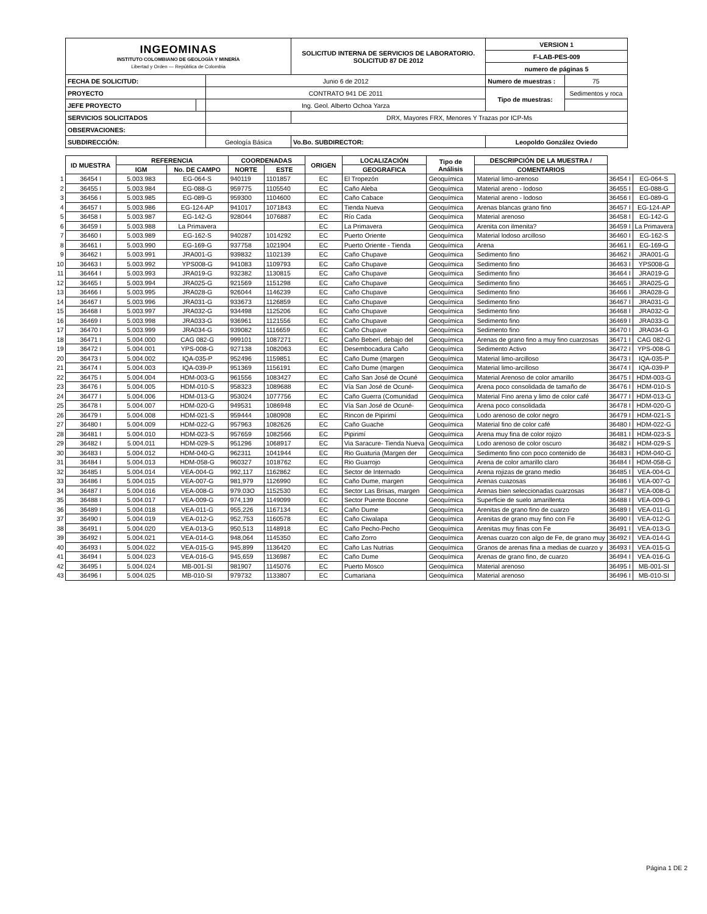| INGEOMINAS INSTITUTO COLOMBIANO DE GEOLOGÍA Y MINERÍA Libertad y Orden — República de Colombia | | | SOLICITUD INTERNA DE SERVICIOS DE LABORATORIO. SOLICITUD 87 DE 2012 | | VERSION 1 | |
| | | | | | F-LAB-PES-009 | |
| | | | | | numero de páginas 5 | |
| FECHA DE SOLICITUD: | | Junio 6 de 2012 | | | Numero de muestras : | 75 |
| PROYECTO | | CONTRATO 941 DE 2011 | | | Tipo de muestras: | Sedimentos y roca |
| JEFE PROYECTO | | Ing. Geol. Alberto Ochoa Yarza | | | | |
| SERVICIOS SOLICITADOS | | | DRX, Mayores FRX, Menores Y Trazas por ICP-Ms | | | |
| OBSERVACIONES: | | | | | | |
| SUBDIRECCIÓN: | | Geología Básica | | Vo.Bo. SUBDIRECTOR: | Leopoldo González Oviedo | |
| | ID MUESTRA | REFERENCIA | | COORDENADAS | | ORIGEN | LOCALIZACIÓN | Tipo de Análisis | DESCRIPCIÓN DE LA MUESTRA / | | |
| --- | --- | --- | --- | --- | --- | --- | --- | --- | --- | --- | --- |
| | | IGM | No. DE CAMPO | NORTE | ESTE | | GEOGRAFICA | | COMENTARIOS | | |
| 1 | 36454 I | 5.003.983 | EG-064-S | 940119 | 1101857 | EC | El Tropezón | Geoquímica | Material limo-arenoso | 36454 I | EG-064-S |
| 2 | 36455 I | 5.003.984 | EG-088-G | 959775 | 1105540 | EC | Caño Aleba | Geoquímica | Material areno - lodoso | 36455 I | EG-088-G |
| 3 | 36456 I | 5.003.985 | EG-089-G | 959300 | 1104600 | EC | Caño Cabace | Geoquímica | Material areno - lodoso | 36456 I | EG-089-G |
| 4 | 36457 I | 5.003.986 | EG-124-AP | 941017 | 1071843 | EC | Tienda Nueva | Geoquímica | Arenas blancas grano fino | 36457 I | EG-124-AP |
| 5 | 36458 I | 5.003.987 | EG-142-G | 928044 | 1076887 | EC | Río Cada | Geoquímica | Material arenoso | 36458 I | EG-142-G |
| 6 | 36459 I | 5.003.988 | La Primavera | | | EC | La Primavera | Geoquímica | Arenita con ilmenita? | 36459 I | La Primavera |
| 7 | 36460 I | 5.003.989 | EG-162-S | 940287 | 1014292 | EC | Puerto Oriente | Geoquímica | Material lodoso arcilloso | 36460 I | EG-162-S |
| 8 | 36461 I | 5.003.990 | EG-169-G | 937758 | 1021904 | EC | Puerto Oriente - Tienda | Geoquímica | Arena | 36461 I | EG-169-G |
| 9 | 36462 I | 5.003.991 | JRA001-G | 939832 | 1102139 | EC | Caño Chupave | Geoquímica | Sedimento fino | 36462 I | JRA001-G |
| 10 | 36463 I | 5.003.992 | YPS008-G | 941083 | 1109793 | EC | Caño Chupave | Geoquímica | Sedimento fino | 36463 I | YPS008-G |
| 11 | 36464 I | 5.003.993 | JRA019-G | 932382 | 1130815 | EC | Caño Chupave | Geoquímica | Sedimento fino | 36464 I | JRA019-G |
| 12 | 36465 I | 5.003.994 | JRA025-G | 921569 | 1151298 | EC | Caño Chupave | Geoquímica | Sedimento fino | 36465 I | JRA025-G |
| 13 | 36466 I | 5.003.995 | JRA028-G | 926044 | 1146239 | EC | Caño Chupave | Geoquímica | Sedimento fino | 36466 I | JRA028-G |
| 14 | 36467 I | 5.003.996 | JRA031-G | 933673 | 1126859 | EC | Caño Chupave | Geoquímica | Sedimento fino | 36467 I | JRA031-G |
| 15 | 36468 I | 5.003.997 | JRA032-G | 934498 | 1125206 | EC | Caño Chupave | Geoquímica | Sedimento fino | 36468 I | JRA032-G |
| 16 | 36469 I | 5.003.998 | JRA033-G | 936961 | 1121556 | EC | Caño Chupave | Geoquímica | Sedimento fino | 36469 I | JRA033-G |
| 17 | 36470 I | 5.003.999 | JRA034-G | 939082 | 1116659 | EC | Caño Chupave | Geoquímica | Sedimento fino | 36470 I | JRA034-G |
| 18 | 36471 I | 5.004.000 | CAG 082-G | 999101 | 1087271 | EC | Caño Beberí, debajo del | Geoquímica | Arenas de grano fino a muy fino cuarzosas | 36471 I | CAG 082-G |
| 19 | 36472 I | 5.004.001 | YPS-008-G | 927138 | 1082063 | EC | Desembocadura Caño | Geoquímica | Sedimento Activo | 36472 I | YPS-008-G |
| 20 | 36473 I | 5.004.002 | IQA-035-P | 952496 | 1159851 | EC | Caño Dume (margen | Geoquímica | Material limo-arcilloso | 36473 I | IQA-035-P |
| 21 | 36474 I | 5.004.003 | IQA-039-P | 951369 | 1156191 | EC | Caño Dume (margen | Geoquímica | Material limo-arcilloso | 36474 I | IQA-039-P |
| 22 | 36475 I | 5.004.004 | HDM-003-G | 961556 | 1083427 | EC | Caño San José de Ocuné | Geoquímica | Material Arenoso de color amarillo | 36475 I | HDM-003-G |
| 23 | 36476 I | 5.004.005 | HDM-010-S | 958323 | 1089688 | EC | Vía San José de Ocuné- | Geoquímica | Arena poco consolidada de tamaño de | 36476 I | HDM-010-S |
| 24 | 36477 I | 5.004.006 | HDM-013-G | 953024 | 1077756 | EC | Caño Guerra (Comunidad | Geoquímica | Material Fino arena y limo de color café | 36477 I | HDM-013-G |
| 25 | 36478 I | 5.004.007 | HDM-020-G | 949531 | 1086948 | EC | Vía San José de Ocuné- | Geoquímica | Arena poco consolidada | 36478 I | HDM-020-G |
| 26 | 36479 I | 5.004.008 | HDM-021-S | 959444 | 1080908 | EC | Rincon de Pipirimí | Geoquímica | Lodo arenoso de color negro | 36479 I | HDM-021-S |
| 27 | 36480 I | 5.004.009 | HDM-022-G | 957963 | 1082626 | EC | Caño Guache | Geoquímica | Material fino de color café | 36480 I | HDM-022-G |
| 28 | 36481 I | 5.004.010 | HDM-023-S | 957659 | 1082566 | EC | Pipirimí | Geoquímica | Arena muy fina de color rojizo | 36481 I | HDM-023-S |
| 29 | 36482 I | 5.004.011 | HDM-029-S | 951296 | 1068917 | EC | Via Saracure- Tienda Nueva | Geoquímica | Lodo arenoso de color oscuro | 36482 I | HDM-029-S |
| 30 | 36483 I | 5.004.012 | HDM-040-G | 962311 | 1041944 | EC | Rio Guaturia (Margen der | Geoquímica | Sedimento fino con poco contenido de | 36483 I | HDM-040-G |
| 31 | 36484 I | 5.004.013 | HDM-058-G | 960327 | 1018762 | EC | Rio Guarrojo | Geoquímica | Arena de color amarillo claro | 36484 I | HDM-058-G |
| 32 | 36485 I | 5.004.014 | VEA-004-G | 992,117 | 1162862 | EC | Sector de Internado | Geoquímica | Arena rojizas de grano medio | 36485 I | VEA-004-G |
| 33 | 36486 I | 5.004.015 | VEA-007-G | 981,979 | 1126990 | EC | Caño Dume, margen | Geoquímica | Arenas cuazosas | 36486 I | VEA-007-G |
| 34 | 36487 I | 5.004.016 | VEA-008-G | 979.03O | 1152530 | EC | Sector Las Brisas, margen | Geoquímica | Arenas bien seleccionadas cuarzosas | 36487 I | VEA-008-G |
| 35 | 36488 I | 5.004.017 | VEA-009-G | 974,139 | 1149099 | EC | Sector Puente Bocone | Geoquímica | Superficie de suelo amarillenta | 36488 I | VEA-009-G |
| 36 | 36489 I | 5.004.018 | VEA-011-G | 955,226 | 1167134 | EC | Caño Dume | Geoquímica | Arenitas de grano fino de cuarzo | 36489 I | VEA-011-G |
| 37 | 36490 I | 5.004.019 | VEA-012-G | 952,753 | 1160578 | EC | Caño Ciwalapa | Geoquímica | Arenitas de grano muy fino con Fe | 36490 I | VEA-012-G |
| 38 | 36491 I | 5.004.020 | VEA-013-G | 950,513 | 1148918 | EC | Caño Pecho-Pecho | Geoquímica | Arenitas muy finas con Fe | 36491 I | VEA-013-G |
| 39 | 36492 I | 5.004.021 | VEA-014-G | 948,064 | 1145350 | EC | Caño Zorro | Geoquímica | Arenas cuarzo con algo de Fe, de grano muy | 36492 I | VEA-014-G |
| 40 | 36493 I | 5.004.022 | VEA-015-G | 945,899 | 1136420 | EC | Caño Las Nutrias | Geoquímica | Granos de arenas fina a medias de cuarzo y | 36493 I | VEA-015-G |
| 41 | 36494 I | 5.004.023 | VEA-016-G | 945,659 | 1136987 | EC | Caño Dume | Geoquímica | Arenas de grano fino, de cuarzo | 36494 I | VEA-016-G |
| 42 | 36495 I | 5.004.024 | MB-001-SI | 981907 | 1145076 | EC | Puerto Mosco | Geoquímica | Material arenoso | 36495 I | MB-001-SI |
| 43 | 36496 I | 5.004.025 | MB-010-SI | 979732 | 1133807 | EC | Cumariana | Geoquímica | Material arenoso | 36496 I | MB-010-SI |
Página 1 DE 2